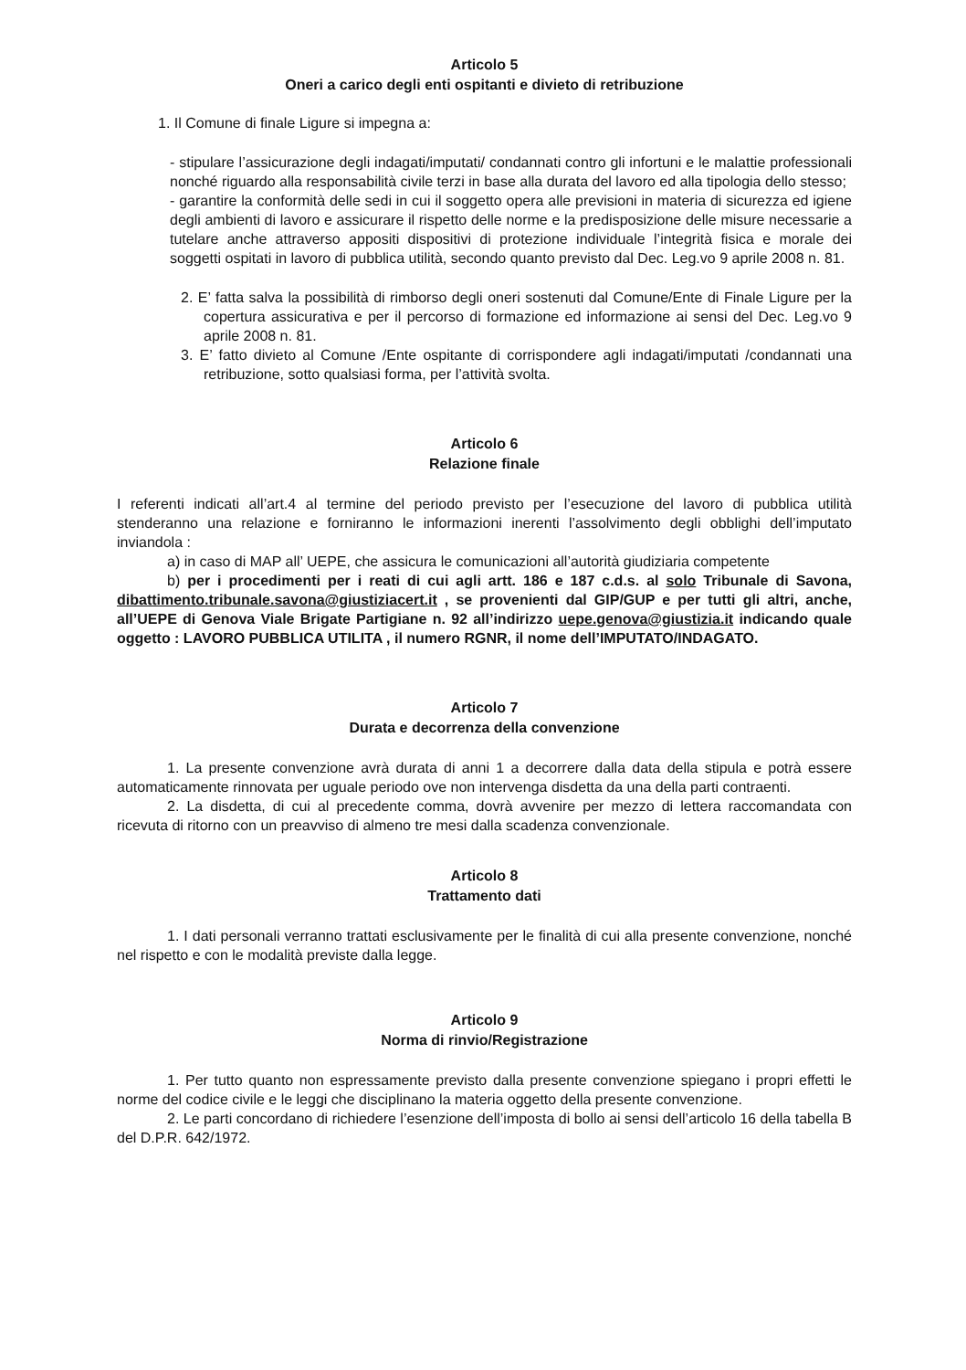Articolo 5
Oneri a carico degli enti ospitanti e divieto di retribuzione
1. Il Comune di finale Ligure si impegna a:
- stipulare l’assicurazione degli indagati/imputati/ condannati contro gli infortuni e le malattie professionali nonché riguardo alla responsabilità civile terzi in base alla durata del lavoro ed alla tipologia dello stesso;
- garantire la conformità delle sedi in cui il soggetto opera alle previsioni in materia di sicurezza ed igiene degli ambienti di lavoro e assicurare il rispetto delle norme e la predisposizione delle misure necessarie a tutelare anche attraverso appositi dispositivi di protezione individuale l’integrità fisica e morale dei soggetti ospitati in lavoro di pubblica utilità, secondo quanto previsto dal Dec. Leg.vo 9 aprile 2008 n. 81.
2. E’ fatta salva la possibilità di rimborso degli oneri sostenuti dal Comune/Ente di Finale Ligure per la copertura assicurativa e per il percorso di formazione ed informazione ai sensi del Dec. Leg.vo 9 aprile 2008 n. 81.
3. E’ fatto divieto al Comune /Ente ospitante di corrispondere agli indagati/imputati /condannati una retribuzione, sotto qualsiasi forma, per l’attività svolta.
Articolo 6
Relazione finale
I referenti indicati all’art.4 al termine del periodo previsto per l’esecuzione del lavoro di pubblica utilità stenderanno una relazione e forniranno le informazioni inerenti l’assolvimento degli obblighi dell’imputato inviandola :
a) in caso di MAP all’ UEPE, che assicura le comunicazioni all’autorità giudiziaria competente
b) per i procedimenti per i reati di cui agli artt. 186 e 187 c.d.s. al solo Tribunale di Savona, dibattimento.tribunale.savona@giustiziacert.it , se provenienti dal GIP/GUP e per tutti gli altri, anche, all’UEPE di Genova Viale Brigate Partigiane n. 92 all’indirizzo uepe.genova@giustizia.it indicando quale oggetto : LAVORO PUBBLICA UTILITA , il numero RGNR, il nome dell’IMPUTATO/INDAGATO.
Articolo 7
Durata e decorrenza della convenzione
1. La presente convenzione avrà durata di anni 1 a decorrere dalla data della stipula e potrà essere automaticamente rinnovata per uguale periodo ove non intervenga disdetta da una della parti contraenti.
2. La disdetta, di cui al precedente comma, dovrà avvenire per mezzo di lettera raccomandata con ricevuta di ritorno con un preavviso di almeno tre mesi dalla scadenza convenzionale.
Articolo 8
Trattamento dati
1. I dati personali verranno trattati esclusivamente per le finalità di cui alla presente convenzione, nonché nel rispetto e con le modalità previste dalla legge.
Articolo 9
Norma di rinvio/Registrazione
1. Per tutto quanto non espressamente previsto dalla presente convenzione spiegano i propri effetti le norme del codice civile e le leggi che disciplinano la materia oggetto della presente convenzione.
2. Le parti concordano di richiedere l’esenzione dell’imposta di bollo ai sensi dell’articolo 16 della tabella B del D.P.R. 642/1972.